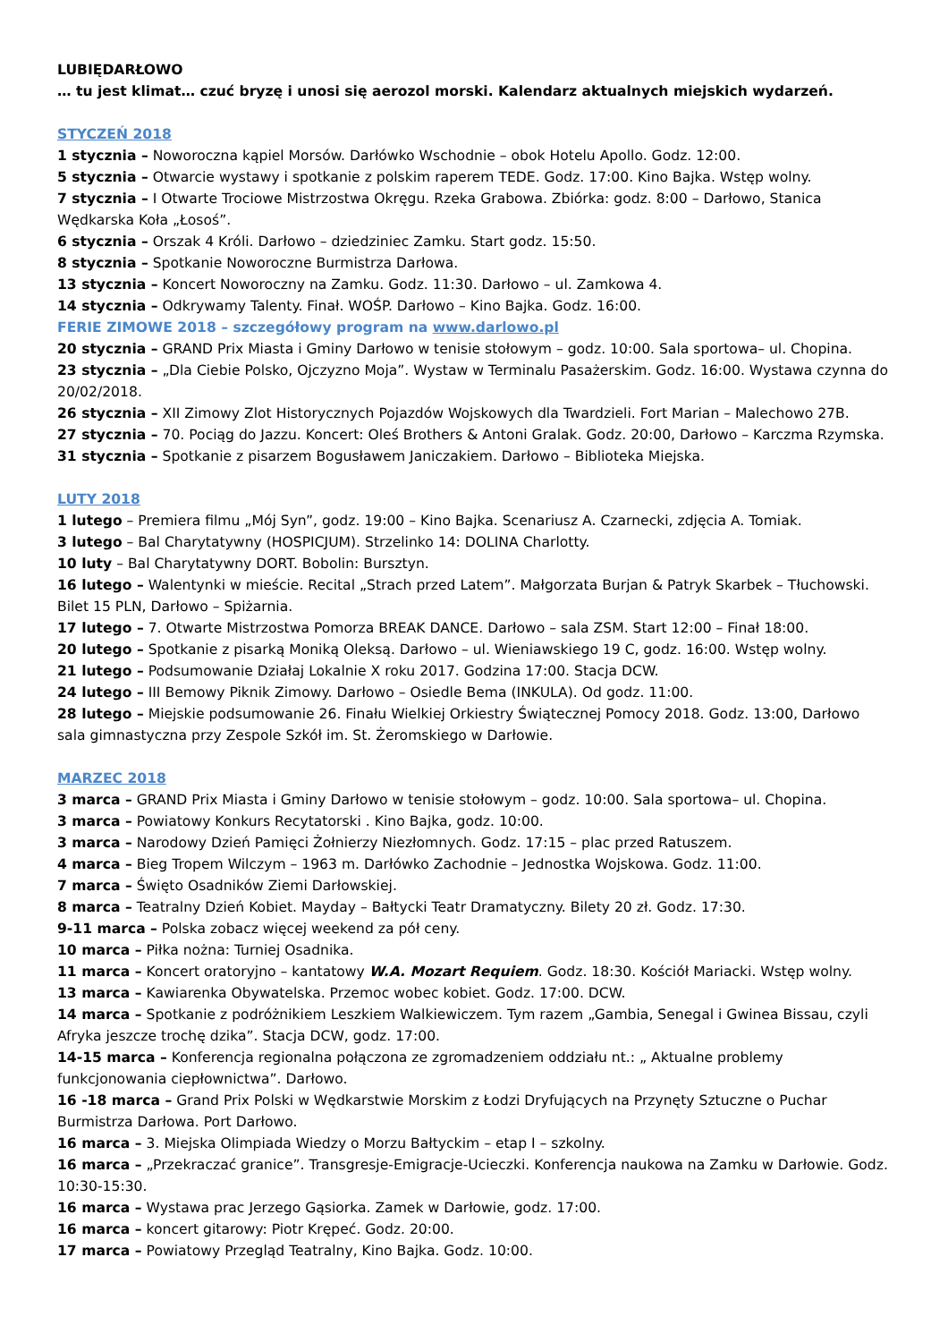LUBIĘDARŁOWO
… tu jest klimat… czuć bryzę i unosi się aerozol morski. Kalendarz aktualnych miejskich wydarzeń.
STYCZEŃ 2018
1 stycznia – Noworoczna kąpiel Morsów. Darłówko Wschodnie – obok Hotelu Apollo. Godz. 12:00.
5 stycznia – Otwarcie wystawy i spotkanie z polskim raperem TEDE. Godz. 17:00. Kino Bajka. Wstęp wolny.
7 stycznia – I Otwarte Trociowe Mistrzostwa Okręgu. Rzeka Grabowa. Zbiórka: godz. 8:00 – Darłowo, Stanica Wędkarska Koła „Łosoś”.
6 stycznia – Orszak 4 Króli. Darłowo – dziedziniec Zamku. Start godz. 15:50.
8 stycznia – Spotkanie Noworoczne Burmistrza Darłowa.
13 stycznia – Koncert Noworoczny na Zamku. Godz. 11:30. Darłowo – ul. Zamkowa 4.
14 stycznia – Odkrywamy Talenty. Finał. WOŚP. Darłowo – Kino Bajka. Godz. 16:00.
FERIE ZIMOWE 2018 – szczegółowy program na www.darlowo.pl
20 stycznia – GRAND Prix Miasta i Gminy Darłowo w tenisie stołowym – godz. 10:00. Sala sportowa– ul. Chopina.
23 stycznia – „Dla Ciebie Polsko, Ojczyzno Moja”. Wystaw w Terminalu Pasażerskim. Godz. 16:00. Wystawa czynna do 20/02/2018.
26 stycznia – XII Zimowy Zlot Historycznych Pojazdów Wojskowych dla Twardzieli. Fort Marian – Malechowo 27B.
27 stycznia – 70. Pociąg do Jazzu. Koncert: Oleś Brothers & Antoni Gralak. Godz. 20:00, Darłowo – Karczma Rzymska.
31 stycznia – Spotkanie z pisarzem Bogusławem Janiczakiem. Darłowo – Biblioteka Miejska.
LUTY 2018
1 lutego – Premiera filmu „Mój Syn”, godz. 19:00 – Kino Bajka. Scenariusz A. Czarnecki, zdjęcia A. Tomiak.
3 lutego – Bal Charytatywny (HOSPICJUM). Strzelinko 14: DOLINA Charlotty.
10 luty – Bal Charytatywny DORT. Bobolin: Bursztyn.
16 lutego – Walentynki w mieście. Recital „Strach przed Latem”. Małgorzata Burjan & Patryk Skarbek – Tłuchowski. Bilet 15 PLN, Darłowo – Spiżarnia.
17 lutego – 7. Otwarte Mistrzostwa Pomorza BREAK DANCE. Darłowo – sala ZSM. Start 12:00 – Finał 18:00.
20 lutego – Spotkanie z pisarką Moniką Oleksą. Darłowo – ul. Wieniawskiego 19 C, godz. 16:00. Wstęp wolny.
21 lutego – Podsumowanie Działaj Lokalnie X roku 2017. Godzina 17:00. Stacja DCW.
24 lutego – III Bemowy Piknik Zimowy. Darłowo – Osiedle Bema (INKULA). Od godz. 11:00.
28 lutego – Miejskie podsumowanie 26. Finału Wielkiej Orkiestry Świątecznej Pomocy 2018. Godz. 13:00, Darłowo sala gimnastyczna przy Zespole Szkół im. St. Żeromskiego w Darłowie.
MARZEC 2018
3 marca – GRAND Prix Miasta i Gminy Darłowo w tenisie stołowym – godz. 10:00. Sala sportowa– ul. Chopina.
3 marca – Powiatowy Konkurs Recytatorski . Kino Bajka, godz. 10:00.
3 marca – Narodowy Dzień Pamięci Żołnierzy Niezłomnych. Godz. 17:15 – plac przed Ratuszem.
4 marca – Bieg Tropem Wilczym – 1963 m. Darłówko Zachodnie – Jednostka Wojskowa. Godz. 11:00.
7 marca – Święto Osadników Ziemi Darłowskiej.
8 marca – Teatralny Dzień Kobiet. Mayday – Bałtycki Teatr Dramatyczny. Bilety 20 zł. Godz. 17:30.
9-11 marca – Polska zobacz więcej weekend za pół ceny.
10 marca – Piłka nożna: Turniej Osadnika.
11 marca – Koncert oratoryjno – kantatowy W.A. Mozart Requiem. Godz. 18:30. Kościół Mariacki. Wstęp wolny.
13 marca – Kawiarenka Obywatelska. Przemoc wobec kobiet. Godz. 17:00. DCW.
14 marca – Spotkanie z podróżnikiem Leszkiem Walkiewiczem. Tym razem „Gambia, Senegal i Gwinea Bissau, czyli Afryka jeszcze trochę dzika”. Stacja DCW, godz. 17:00.
14-15 marca – Konferencja regionalna połączona ze zgromadzeniem oddziału nt.: „ Aktualne problemy funkcjonowania ciepłownictwa”. Darłowo.
16 -18 marca – Grand Prix Polski w Wędkarstwie Morskim z Łodzi Dryfujących na Przynęty Sztuczne o Puchar Burmistrza Darłowa. Port Darłowo.
16 marca – 3. Miejska Olimpiada Wiedzy o Morzu Bałtyckim – etap I – szkolny.
16 marca – „Przekraczać granice”. Transgresje-Emigracje-Ucieczki. Konferencja naukowa na Zamku w Darłowie. Godz. 10:30-15:30.
16 marca – Wystawa prac Jerzego Gąsiorka. Zamek w Darłowie, godz. 17:00.
16 marca – koncert gitarowy: Piotr Krępeć. Godz. 20:00.
17 marca – Powiatowy Przegląd Teatralny, Kino Bajka. Godz. 10:00.